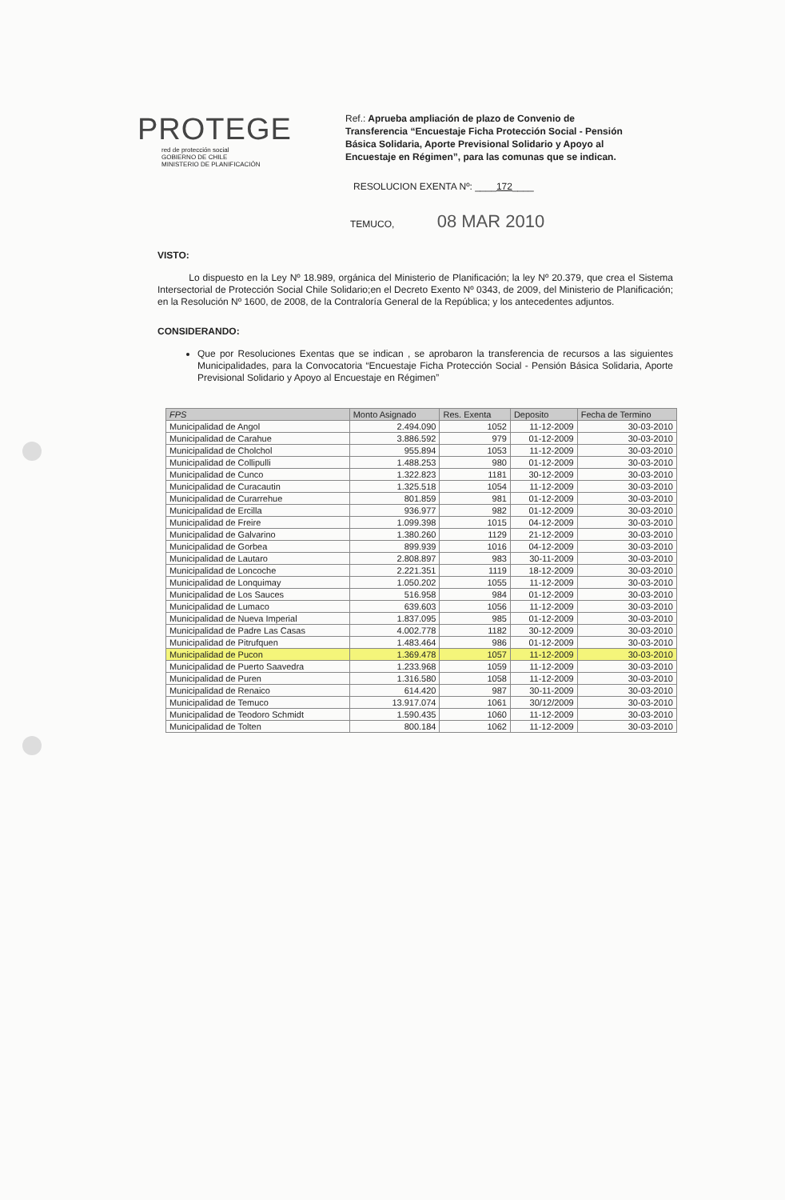PROTEGE
red de protección social
GOBIERNO DE CHILE
MINISTERIO DE PLANIFICACIÓN
Ref.: Aprueba ampliación de plazo de Convenio de Transferencia “Encuestaje Ficha Protección Social - Pensión Básica Solidaria, Aporte Previsional Solidario y Apoyo al Encuestaje en Régimen”, para las comunas que se indican.
RESOLUCION EXENTA Nº: ____172____
TEMUCO, 08 MAR 2010
VISTO:
Lo dispuesto en la Ley Nº 18.989, orgánica del Ministerio de Planificación; la ley Nº 20.379, que crea el Sistema Intersectorial de Protección Social Chile Solidario;en el Decreto Exento Nº 0343, de 2009, del Ministerio de Planificación; en la Resolución Nº 1600, de 2008, de la Contraloría General de la República; y los antecedentes adjuntos.
CONSIDERANDO:
Que por Resoluciones Exentas que se indican , se aprobaron la transferencia de recursos a las siguientes Municipalidades, para la Convocatoria “Encuestaje Ficha Protección Social - Pensión Básica Solidaria, Aporte Previsional Solidario y Apoyo al Encuestaje en Régimen”
| FPS | Monto Asignado | Res. Exenta | Deposito | Fecha de Termino |
| --- | --- | --- | --- | --- |
| Municipalidad de Angol | 2.494.090 | 1052 | 11-12-2009 | 30-03-2010 |
| Municipalidad de Carahue | 3.886.592 | 979 | 01-12-2009 | 30-03-2010 |
| Municipalidad de Cholchol | 955.894 | 1053 | 11-12-2009 | 30-03-2010 |
| Municipalidad de Collipulli | 1.488.253 | 980 | 01-12-2009 | 30-03-2010 |
| Municipalidad de Cunco | 1.322.823 | 1181 | 30-12-2009 | 30-03-2010 |
| Municipalidad de Curacautin | 1.325.518 | 1054 | 11-12-2009 | 30-03-2010 |
| Municipalidad de Curarrehue | 801.859 | 981 | 01-12-2009 | 30-03-2010 |
| Municipalidad de Ercilla | 936.977 | 982 | 01-12-2009 | 30-03-2010 |
| Municipalidad de Freire | 1.099.398 | 1015 | 04-12-2009 | 30-03-2010 |
| Municipalidad de Galvarino | 1.380.260 | 1129 | 21-12-2009 | 30-03-2010 |
| Municipalidad de Gorbea | 899.939 | 1016 | 04-12-2009 | 30-03-2010 |
| Municipalidad de Lautaro | 2.808.897 | 983 | 30-11-2009 | 30-03-2010 |
| Municipalidad de Loncoche | 2.221.351 | 1119 | 18-12-2009 | 30-03-2010 |
| Municipalidad de Lonquimay | 1.050.202 | 1055 | 11-12-2009 | 30-03-2010 |
| Municipalidad de Los Sauces | 516.958 | 984 | 01-12-2009 | 30-03-2010 |
| Municipalidad de Lumaco | 639.603 | 1056 | 11-12-2009 | 30-03-2010 |
| Municipalidad de Nueva Imperial | 1.837.095 | 985 | 01-12-2009 | 30-03-2010 |
| Municipalidad de Padre Las Casas | 4.002.778 | 1182 | 30-12-2009 | 30-03-2010 |
| Municipalidad de Pitrufquen | 1.483.464 | 986 | 01-12-2009 | 30-03-2010 |
| Municipalidad de Pucon | 1.369.478 | 1057 | 11-12-2009 | 30-03-2010 |
| Municipalidad de Puerto Saavedra | 1.233.968 | 1059 | 11-12-2009 | 30-03-2010 |
| Municipalidad de Puren | 1.316.580 | 1058 | 11-12-2009 | 30-03-2010 |
| Municipalidad de Renaico | 614.420 | 987 | 30-11-2009 | 30-03-2010 |
| Municipalidad de Temuco | 13.917.074 | 1061 | 30/12/2009 | 30-03-2010 |
| Municipalidad de Teodoro Schmidt | 1.590.435 | 1060 | 11-12-2009 | 30-03-2010 |
| Municipalidad de Tolten | 800.184 | 1062 | 11-12-2009 | 30-03-2010 |